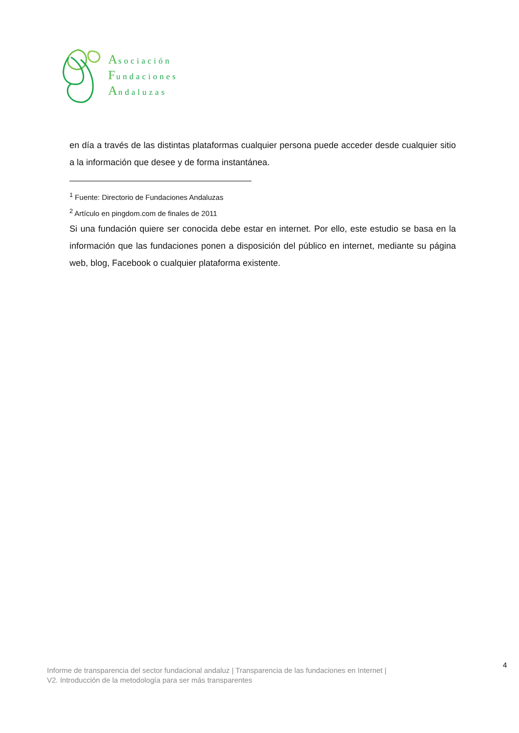Asociación
Fundaciones
Andaluzas
en día a través de las distintas plataformas cualquier persona puede acceder desde cualquier sitio a la información que desee y de forma instantánea.
<sup>1</sup> Fuente: Directorio de Fundaciones Andaluzas
<sup>2</sup> Artículo en pingdom.com de finales de 2011
Si una fundación quiere ser conocida debe estar en internet. Por ello, este estudio se basa en la información que las fundaciones ponen a disposición del público en internet, mediante su página web, blog, Facebook o cualquier plataforma existente.
4
Informe de transparencia del sector fundacional andaluz | Transparencia de las fundaciones en Internet |
V2. Introducción de la metodología para ser más transparentes